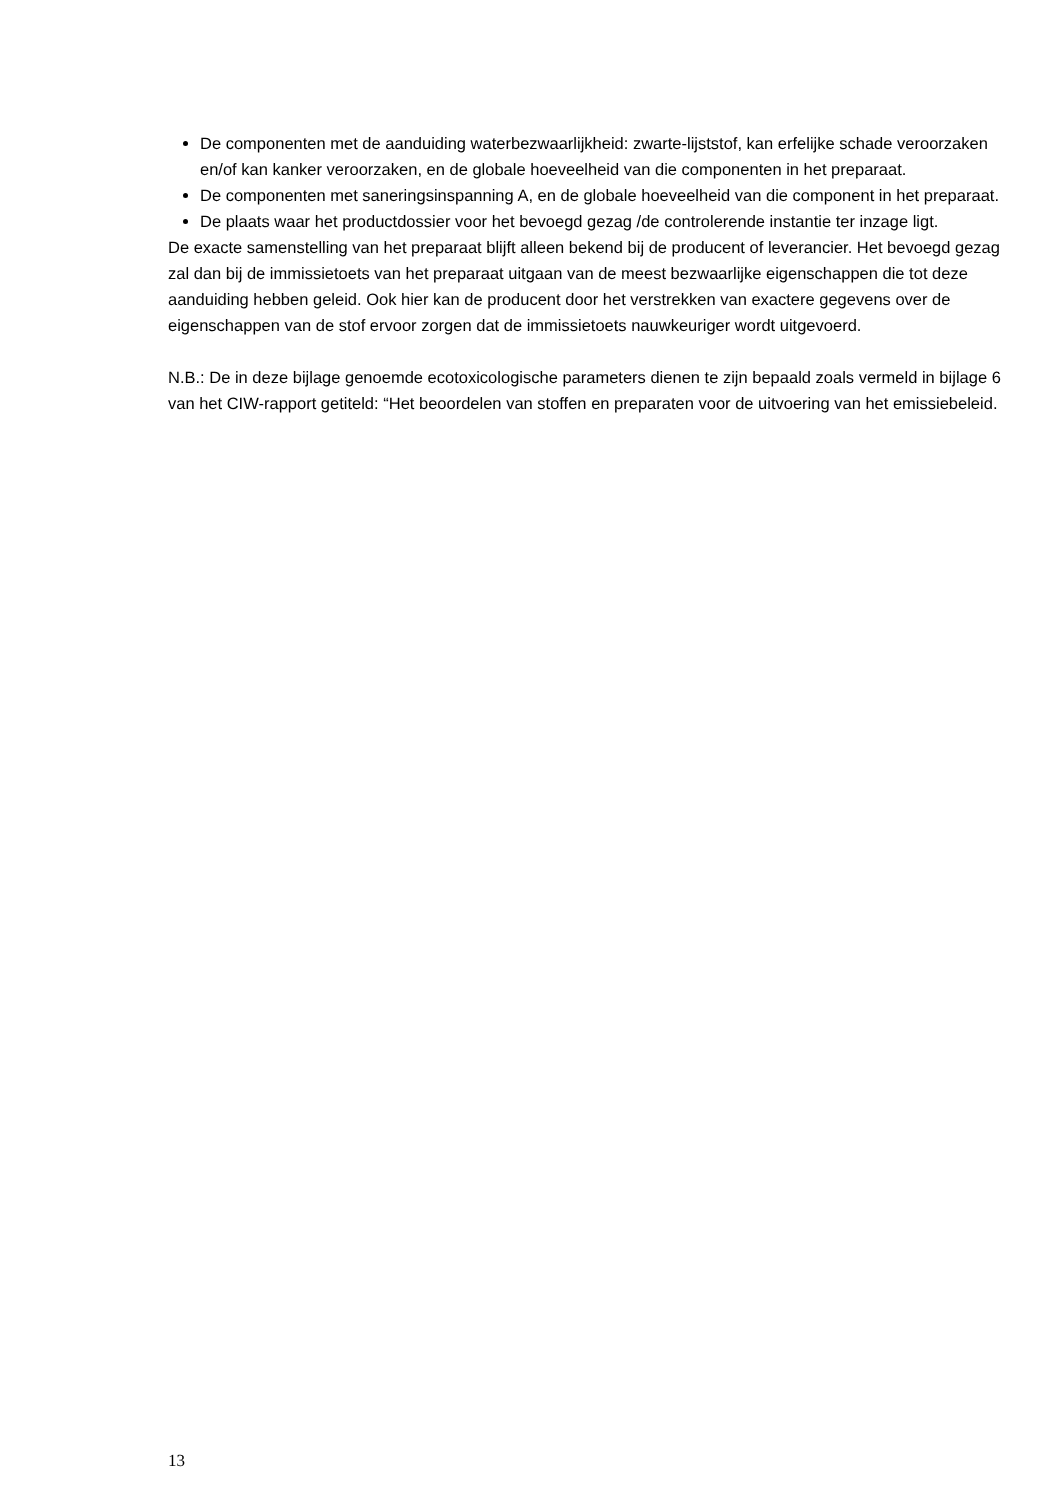De componenten met de aanduiding waterbezwaarlijkheid: zwarte-lijststof, kan erfelijke schade veroorzaken en/of kan kanker veroorzaken, en de globale hoeveelheid van die componenten in het preparaat.
De componenten met saneringsinspanning A, en de globale hoeveelheid van die component in het preparaat.
De plaats waar het productdossier voor het bevoegd gezag /de controlerende instantie ter inzage ligt.
De exacte samenstelling van het preparaat blijft alleen bekend bij de producent of leverancier. Het bevoegd gezag zal dan bij de immissietoets van het preparaat uitgaan van de meest bezwaarlijke eigenschappen die tot deze aanduiding hebben geleid. Ook hier kan de producent door het verstrekken van exactere gegevens over de eigenschappen van de stof ervoor zorgen dat de immissietoets nauwkeuriger wordt uitgevoerd.
N.B.: De in deze bijlage genoemde ecotoxicologische parameters dienen te zijn bepaald zoals vermeld in bijlage 6 van het CIW-rapport getiteld: “Het beoordelen van stoffen en preparaten voor de uitvoering van het emissiebeleid.
13